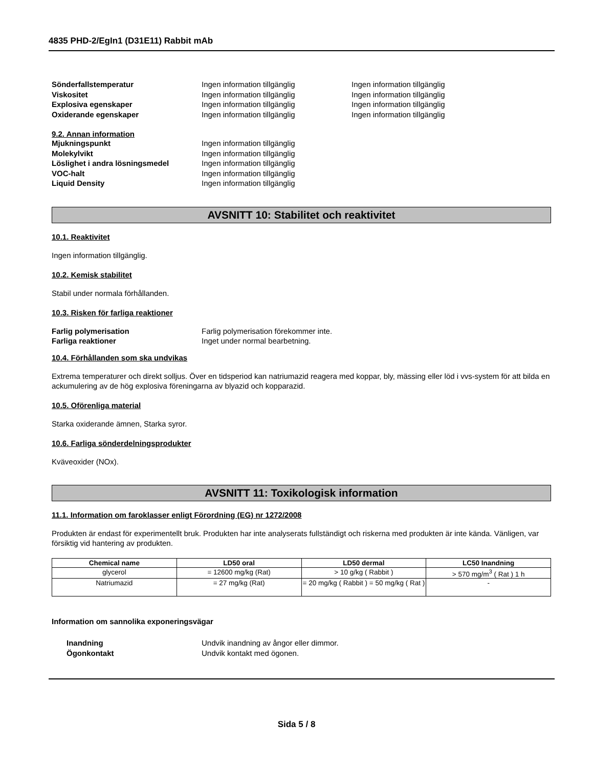4835 PHD-2/EgIn1 (D31E11) Rabbit mAb
Sönderfallstemperatur Ingen information tillgänglig Ingen information tillgänglig
Viskositet Ingen information tillgänglig Ingen information tillgänglig
Explosiva egenskaper Ingen information tillgänglig Ingen information tillgänglig
Oxiderande egenskaper Ingen information tillgänglig Ingen information tillgänglig
9.2. Annan information
Mjukningspunkt Ingen information tillgänglig
Molekylvikt Ingen information tillgänglig
Löslighet i andra lösningsmedel Ingen information tillgänglig
VOC-halt Ingen information tillgänglig
Liquid Density Ingen information tillgänglig
AVSNITT 10: Stabilitet och reaktivitet
10.1. Reaktivitet
Ingen information tillgänglig.
10.2. Kemisk stabilitet
Stabil under normala förhållanden.
10.3. Risken för farliga reaktioner
Farlig polymerisation Farlig polymerisation förekommer inte.
Farliga reaktioner Inget under normal bearbetning.
10.4. Förhållanden som ska undvikas
Extrema temperaturer och direkt solljus. Över en tidsperiod kan natriumazid reagera med koppar, bly, mässing eller löd i vvs-system för att bilda en ackumulering av de hög explosiva föreningarna av blyazid och kopparazid.
10.5. Oförenliga material
Starka oxiderande ämnen, Starka syror.
10.6. Farliga sönderdelningsprodukter
Kväveoxider (NOx).
AVSNITT 11: Toxikologisk information
11.1. Information om faroklasser enligt Förordning (EG) nr 1272/2008
Produkten är endast för experimentellt bruk. Produkten har inte analyserats fullständigt och riskerna med produkten är inte kända. Vänligen, var försiktig vid hantering av produkten.
| Chemical name | LD50 oral | LD50 dermal | LC50 Inandning |
| --- | --- | --- | --- |
| glycerol | = 12600 mg/kg (Rat) | > 10 g/kg ( Rabbit ) | > 570 mg/m<sup>3</sup> ( Rat ) 1 h |
| Natriumazid | = 27 mg/kg (Rat) | = 20 mg/kg ( Rabbit ) = 50 mg/kg ( Rat ) | - |
Information om sannolika exponeringsvägar
Inandning Undvik inandning av ångor eller dimmor.
Ögonkontakt Undvik kontakt med ögonen.
Sida 5 / 8